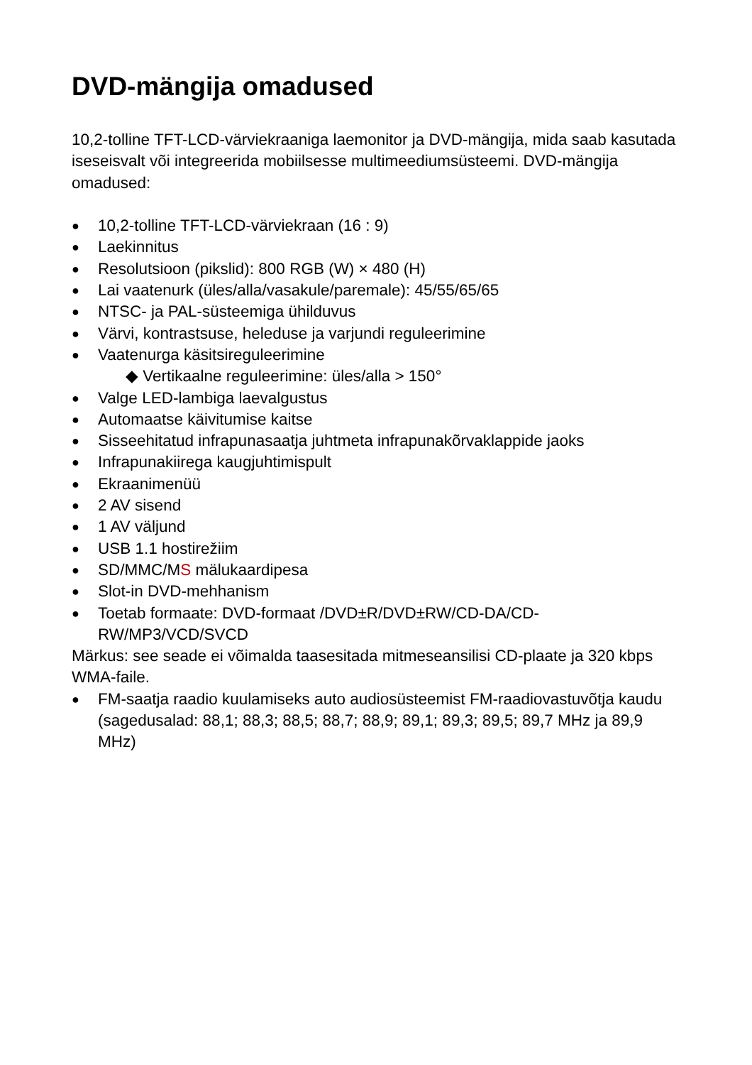DVD-mängija omadused
10,2-tolline TFT-LCD-värviekraaniga laemonitor ja DVD-mängija, mida saab kasutada iseseisvalt või integreerida mobiilsesse multimeediumsüsteemi. DVD-mängija omadused:
● 10,2-tolline TFT-LCD-värviekraan (16 : 9)
● Laekinnitus
● Resolutsioon (pikslid): 800 RGB (W) × 480 (H)
● Lai vaatenurk (üles/alla/vasakule/paremale): 45/55/65/65
● NTSC- ja PAL-süsteemiga ühilduvus
● Värvi, kontrastsuse, heleduse ja varjundi reguleerimine
● Vaatenurga käsitsireguleerimine
◆ Vertikaalne reguleerimine: üles/alla > 150°
● Valge LED-lambiga laevalgustus
● Automaatse käivitumise kaitse
● Sisseehitatud infrapunasaatja juhtmeta infrapunakõrvaklappide jaoks
● Infrapunakiirega kaugjuhtimispult
● Ekraanimenüü
● 2 AV sisend
● 1 AV väljund
● USB 1.1 hostirežiim
● SD/MMC/MS mälukaardipesa
● Slot-in DVD-mehhanism
● Toetab formaate: DVD-formaat /DVD±R/DVD±RW/CD-DA/CD-RW/MP3/VCD/SVCD
Märkus: see seade ei võimalda taasesitada mitmeseansilisi CD-plaate ja 320 kbps WMA-faile.
● FM-saatja raadio kuulamiseks auto audiosüsteemist FM-raadiovastuvõtja kaudu (sagedusalad: 88,1; 88,3; 88,5; 88,7; 88,9; 89,1; 89,3; 89,5; 89,7 MHz ja 89,9 MHz)